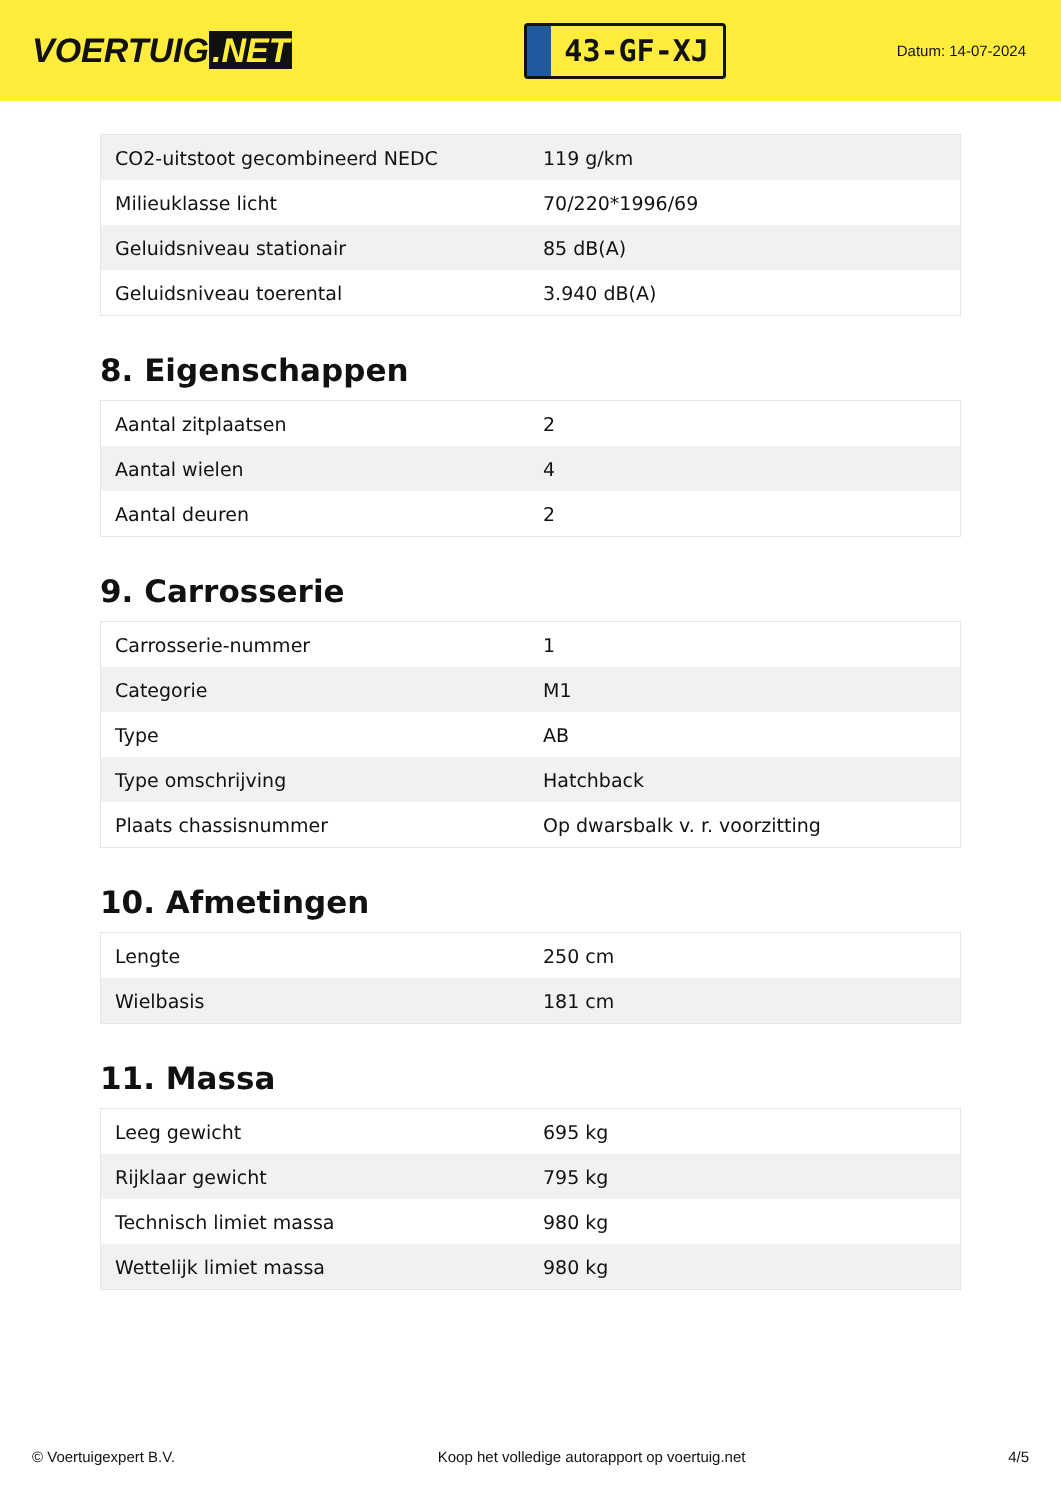VOERTUIG.NET
43-GF-XJ
Datum: 14-07-2024
| CO2-uitstoot gecombineerd NEDC | 119 g/km |
| Milieuklasse licht | 70/220*1996/69 |
| Geluidsniveau stationair | 85 dB(A) |
| Geluidsniveau toerental | 3.940 dB(A) |
8. Eigenschappen
| Aantal zitplaatsen | 2 |
| Aantal wielen | 4 |
| Aantal deuren | 2 |
9. Carrosserie
| Carrosserie-nummer | 1 |
| Categorie | M1 |
| Type | AB |
| Type omschrijving | Hatchback |
| Plaats chassisnummer | Op dwarsbalk v. r. voorzitting |
10. Afmetingen
| Lengte | 250 cm |
| Wielbasis | 181 cm |
11. Massa
| Leeg gewicht | 695 kg |
| Rijklaar gewicht | 795 kg |
| Technisch limiet massa | 980 kg |
| Wettelijk limiet massa | 980 kg |
© Voertuigexpert B.V. Koop het volledige autorapport op voertuig.net 4/5